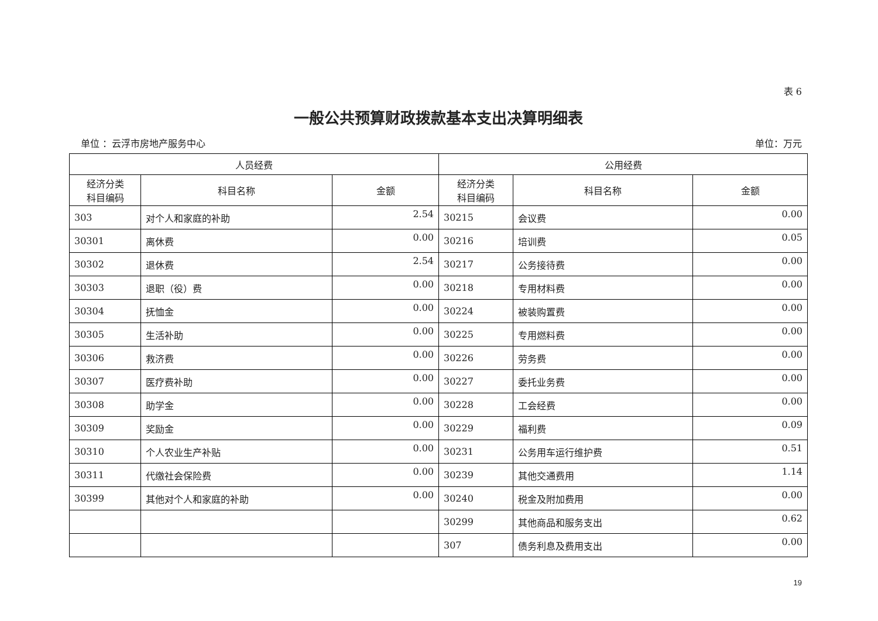表 6
一般公共预算财政拨款基本支出决算明细表
单位 ：云浮市房地产服务中心 单位：万元
| 人员经费 | | | 公用经费 | | |
| --- | --- | --- | --- | --- | --- |
| 经济分类 科目编码 | 科目名称 | 金额 | 经济分类 科目编码 | 科目名称 | 金额 |
| 303 | 对个人和家庭的补助 | 2.54 | 30215 | 会议费 | 0.00 |
| 30301 | 离休费 | 0.00 | 30216 | 培训费 | 0.05 |
| 30302 | 退休费 | 2.54 | 30217 | 公务接待费 | 0.00 |
| 30303 | 退职（役）费 | 0.00 | 30218 | 专用材料费 | 0.00 |
| 30304 | 抚恤金 | 0.00 | 30224 | 被装购置费 | 0.00 |
| 30305 | 生活补助 | 0.00 | 30225 | 专用燃料费 | 0.00 |
| 30306 | 救济费 | 0.00 | 30226 | 劳务费 | 0.00 |
| 30307 | 医疗费补助 | 0.00 | 30227 | 委托业务费 | 0.00 |
| 30308 | 助学金 | 0.00 | 30228 | 工会经费 | 0.00 |
| 30309 | 奖励金 | 0.00 | 30229 | 福利费 | 0.09 |
| 30310 | 个人农业生产补贴 | 0.00 | 30231 | 公务用车运行维护费 | 0.51 |
| 30311 | 代缴社会保险费 | 0.00 | 30239 | 其他交通费用 | 1.14 |
| 30399 | 其他对个人和家庭的补助 | 0.00 | 30240 | 税金及附加费用 | 0.00 |
| | | | 30299 | 其他商品和服务支出 | 0.62 |
| | | | 307 | 债务利息及费用支出 | 0.00 |
19